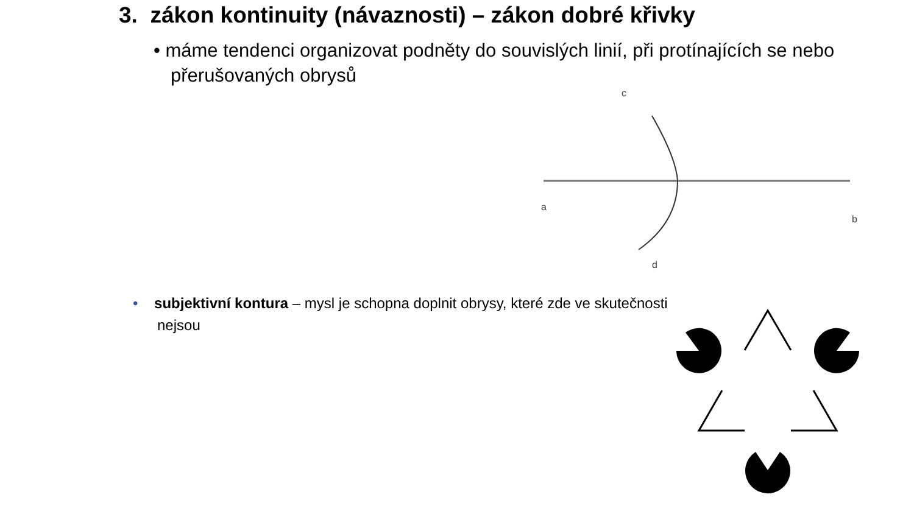3. zákon kontinuity (návaznosti) – zákon dobré křivky
• máme tendenci organizovat podněty do souvislých linií, při protínajících se nebo přerušovaných obrysů
c
a
b
d
• subjektivní kontura – mysl je schopna doplnit obrysy, které zde ve skutečnosti nejsou